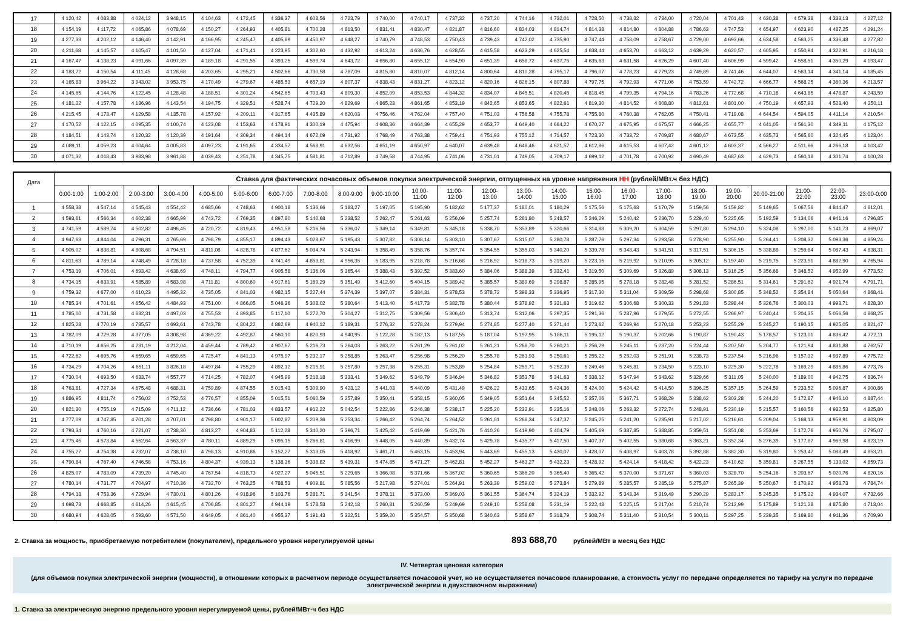| 17 | 4 120,42 | 4 083,88 | 4 024,12 | 3 948,15 | 4 104,63 | 4 172,45 | 4 336,37 | 4 608,56 | 4 723,79 | 4 740,00 | 4 740,17 | 4 737,32 | 4 737,20 | 4 744,16 | 4 732,01 | 4 728,50 | 4 738,32 | 4 734,00 | 4 720,04 | 4 701,43 | 4 630,38 | 4 579,38 | 4 333,13 | 4 227,12 |
| 18 | 4 154,19 | 4 117,72 | 4 065,86 | 4 078,69 | 4 150,27 | 4 264,93 | 4 405,81 | 4 700,28 | 4 813,50 | 4 831,41 | 4 830,47 | 4 821,87 | 4 816,60 | 4 824,03 | 4 814,74 | 4 814,38 | 4 814,80 | 4 804,88 | 4 786,63 | 4 747,53 | 4 654,97 | 4 623,90 | 4 487,25 | 4 291,24 |
| 19 | 4 277,33 | 4 202,12 | 4 146,40 | 4 142,91 | 4 166,95 | 4 245,47 | 4 405,89 | 4 450,97 | 4 648,27 | 4 740,79 | 4 748,53 | 4 750,43 | 4 739,43 | 4 742,02 | 4 735,90 | 4 747,44 | 4 758,09 | 4 758,67 | 4 729,00 | 4 693,66 | 4 634,58 | 4 563,25 | 4 336,48 | 4 277,82 |
| 20 | 4 211,68 | 4 145,57 | 4 105,47 | 4 101,50 | 4 127,04 | 4 171,41 | 4 223,95 | 4 302,60 | 4 432,92 | 4 613,24 | 4 636,76 | 4 628,55 | 4 615,58 | 4 623,29 | 4 625,54 | 4 638,44 | 4 653,70 | 4 663,12 | 4 639,29 | 4 620,57 | 4 605,95 | 4 550,94 | 4 322,91 | 4 216,18 |
| 21 | 4 167,47 | 4 138,23 | 4 091,66 | 4 097,39 | 4 189,18 | 4 291,55 | 4 393,25 | 4 599,74 | 4 643,72 | 4 656,80 | 4 655,12 | 4 654,90 | 4 651,39 | 4 658,72 | 4 637,75 | 4 635,63 | 4 631,58 | 4 626,29 | 4 607,40 | 4 606,99 | 4 599,42 | 4 558,51 | 4 350,29 | 4 193,47 |
| 22 | 4 183,72 | 4 150,54 | 4 111,45 | 4 128,68 | 4 203,65 | 4 295,21 | 4 502,66 | 4 730,58 | 4 787,09 | 4 815,80 | 4 810,07 | 4 812,14 | 4 800,64 | 4 810,28 | 4 795,17 | 4 796,07 | 4 778,23 | 4 779,23 | 4 749,89 | 4 741,46 | 4 644,07 | 4 563,14 | 4 341,14 | 4 185,45 |
| 23 | 4 165,83 | 3 964,22 | 3 943,02 | 3 953,75 | 4 170,49 | 4 279,67 | 4 485,53 | 4 657,19 | 4 807,37 | 4 838,43 | 4 831,27 | 4 823,12 | 4 820,16 | 4 826,15 | 4 807,88 | 4 797,75 | 4 792,93 | 4 771,06 | 4 753,59 | 4 742,72 | 4 666,77 | 4 568,25 | 4 360,36 | 4 213,57 |
| 24 | 4 145,65 | 4 144,76 | 4 122,45 | 4 128,48 | 4 188,51 | 4 301,24 | 4 542,65 | 4 703,43 | 4 809,30 | 4 852,09 | 4 853,53 | 4 844,32 | 4 834,07 | 4 845,51 | 4 820,45 | 4 818,45 | 4 799,35 | 4 794,16 | 4 783,26 | 4 772,68 | 4 710,18 | 4 643,85 | 4 478,87 | 4 243,59 |
| 25 | 4 181,22 | 4 157,78 | 4 136,96 | 4 143,54 | 4 194,75 | 4 329,51 | 4 528,74 | 4 729,20 | 4 829,69 | 4 865,23 | 4 861,65 | 4 853,19 | 4 842,65 | 4 853,65 | 4 822,61 | 4 819,30 | 4 814,52 | 4 808,80 | 4 812,61 | 4 801,00 | 4 750,19 | 4 657,93 | 4 523,40 | 4 250,11 |
| 26 | 4 215,45 | 4 173,47 | 4 129,58 | 4 135,78 | 4 157,92 | 4 209,11 | 4 317,65 | 4 435,89 | 4 620,03 | 4 756,46 | 4 762,04 | 4 757,40 | 4 751,03 | 4 756,58 | 4 755,78 | 4 755,80 | 4 760,38 | 4 762,05 | 4 750,41 | 4 719,08 | 4 644,54 | 4 594,05 | 4 411,14 | 4 210,54 |
| 27 | 4 170,52 | 4 122,15 | 4 095,35 | 4 100,74 | 4 123,08 | 4 153,63 | 4 178,91 | 4 300,19 | 4 475,94 | 4 608,36 | 4 664,39 | 4 655,29 | 4 653,77 | 4 649,40 | 4 664,22 | 4 670,27 | 4 675,95 | 4 675,57 | 4 666,25 | 4 655,77 | 4 641,05 | 4 561,30 | 4 349,11 | 4 175,12 |
| 28 | 4 184,51 | 4 143,74 | 4 120,32 | 4 120,39 | 4 191,64 | 4 309,34 | 4 494,14 | 4 672,09 | 4 731,92 | 4 768,49 | 4 763,38 | 4 759,41 | 4 751,93 | 4 755,12 | 4 714,57 | 4 723,30 | 4 733,72 | 4 709,87 | 4 680,67 | 4 673,55 | 4 635,73 | 4 565,60 | 4 324,45 | 4 123,04 |
| 29 | 4 089,11 | 4 059,23 | 4 004,64 | 4 005,83 | 4 097,23 | 4 191,65 | 4 334,57 | 4 568,91 | 4 632,56 | 4 651,19 | 4 650,97 | 4 640,07 | 4 639,48 | 4 648,46 | 4 621,57 | 4 612,86 | 4 615,53 | 4 607,42 | 4 601,12 | 4 603,37 | 4 566,27 | 4 511,66 | 4 266,18 | 4 103,42 |
| 30 | 4 071,32 | 4 018,43 | 3 983,98 | 3 961,88 | 4 039,43 | 4 251,78 | 4 345,75 | 4 581,81 | 4 712,89 | 4 749,58 | 4 744,95 | 4 741,06 | 4 731,01 | 4 749,05 | 4 709,17 | 4 699,12 | 4 701,78 | 4 700,92 | 4 690,49 | 4 687,63 | 4 629,73 | 4 560,18 | 4 301,74 | 4 100,28 |
| Дата | Ставка для фактических почасовых объемов покупки электрической энергии, отпущенных на уровне напряжения НН (рублей/МВт.ч без НДС) | | | | | | | | | | | | | | | | | | | | | | | |
| --- | --- | --- | --- | --- | --- | --- | --- | --- | --- | --- | --- | --- | --- | --- | --- | --- | --- | --- | --- | --- | --- | --- | --- | --- |
| | 0:00-1:00 | 1:00-2:00 | 2:00-3:00 | 3:00-4:00 | 4:00-5:00 | 5:00-6:00 | 6:00-7:00 | 7:00-8:00 | 8:00-9:00 | 9:00-10:00 | 10:00- 11:00 | 11:00- 12:00 | 12:00- 13:00 | 13:00- 14:00 | 14:00- 15:00 | 15:00- 16:00 | 16:00- 17:00 | 17:00- 18:00 | 18:00- 19:00 | 19:00- 20:00 | 20:00-21:00 | 21:00- 22:00 | 22:00- 23:00 | 23:00-0:00 |
| 1 | 4 558,38 | 4 547,14 | 4 545,43 | 4 554,42 | 4 685,66 | 4 748,63 | 4 900,18 | 5 136,66 | 5 183,27 | 5 197,05 | 5 195,90 | 5 182,62 | 5 177,37 | 5 180,01 | 5 180,29 | 5 175,56 | 5 175,63 | 5 170,79 | 5 159,56 | 5 159,82 | 5 149,65 | 5 067,56 | 4 844,47 | 4 612,01 |
| 2 | 4 593,61 | 4 566,34 | 4 602,38 | 4 665,99 | 4 743,72 | 4 769,35 | 4 897,80 | 5 140,68 | 5 238,52 | 5 262,47 | 5 261,63 | 5 256,09 | 5 257,74 | 5 261,80 | 5 248,57 | 5 246,29 | 5 240,42 | 5 236,70 | 5 229,40 | 5 225,65 | 5 192,59 | 5 134,06 | 4 941,16 | 4 796,85 |
| 3 | 4 741,59 | 4 589,74 | 4 502,82 | 4 496,45 | 4 720,72 | 4 819,43 | 4 951,58 | 5 216,56 | 5 336,07 | 5 349,14 | 5 349,81 | 5 345,18 | 5 338,70 | 5 353,89 | 5 320,66 | 5 314,88 | 5 309,20 | 5 304,59 | 5 297,80 | 5 294,10 | 5 324,08 | 5 297,00 | 5 141,73 | 4 869,07 |
| 4 | 4 947,63 | 4 844,04 | 4 796,31 | 4 765,69 | 4 798,79 | 4 855,17 | 4 894,43 | 5 028,67 | 5 195,43 | 5 307,82 | 5 308,14 | 5 303,10 | 5 307,67 | 5 315,07 | 5 280,78 | 5 287,76 | 5 297,34 | 5 293,58 | 5 278,90 | 5 255,90 | 5 264,41 | 5 208,32 | 5 093,36 | 4 859,24 |
| 5 | 4 905,02 | 4 838,81 | 4 808,68 | 4 794,51 | 4 811,08 | 4 828,78 | 4 877,62 | 5 034,74 | 5 243,94 | 5 358,49 | 5 358,76 | 5 357,74 | 5 354,55 | 5 355,03 | 5 340,20 | 5 339,78 | 5 343,43 | 5 341,51 | 5 317,51 | 5 306,15 | 5 338,88 | 5 259,84 | 5 087,43 | 4 838,31 |
| 6 | 4 811,63 | 4 789,14 | 4 748,49 | 4 728,18 | 4 737,58 | 4 752,39 | 4 741,49 | 4 853,81 | 4 956,35 | 5 183,95 | 5 218,78 | 5 216,68 | 5 216,92 | 5 218,73 | 5 219,20 | 5 223,15 | 5 219,92 | 5 210,95 | 5 205,12 | 5 197,40 | 5 219,75 | 5 223,91 | 4 882,90 | 4 765,94 |
| 7 | 4 753,19 | 4 706,01 | 4 693,42 | 4 638,69 | 4 748,11 | 4 794,77 | 4 905,58 | 5 136,06 | 5 365,44 | 5 388,43 | 5 392,52 | 5 383,60 | 5 384,06 | 5 388,39 | 5 332,41 | 5 319,50 | 5 309,69 | 5 326,89 | 5 308,13 | 5 316,25 | 5 356,68 | 5 348,52 | 4 952,99 | 4 773,52 |
| 8 | 4 734,15 | 4 633,91 | 4 585,89 | 4 583,98 | 4 711,81 | 4 800,60 | 4 917,61 | 5 169,29 | 5 351,49 | 5 412,60 | 5 404,15 | 5 389,42 | 5 385,57 | 5 389,69 | 5 298,87 | 5 285,95 | 5 278,18 | 5 282,48 | 5 281,52 | 5 286,51 | 5 314,61 | 5 291,62 | 4 921,74 | 4 791,71 |
| 9 | 4 759,32 | 4 677,00 | 4 610,23 | 4 495,32 | 4 735,05 | 4 841,03 | 4 982,15 | 5 227,44 | 5 374,39 | 5 397,07 | 5 384,31 | 5 378,53 | 5 378,72 | 5 398,33 | 5 336,95 | 5 317,30 | 5 311,04 | 5 309,59 | 5 298,68 | 5 300,85 | 5 348,52 | 5 354,84 | 5 050,64 | 4 868,41 |
| 10 | 4 785,34 | 4 701,61 | 4 656,42 | 4 484,93 | 4 751,00 | 4 866,05 | 5 046,36 | 5 308,02 | 5 380,64 | 5 413,40 | 5 417,73 | 5 382,78 | 5 380,44 | 5 378,92 | 5 321,63 | 5 319,62 | 5 306,68 | 5 300,33 | 5 291,83 | 5 298,44 | 5 326,76 | 5 300,03 | 4 993,71 | 4 828,30 |
| 11 | 4 785,00 | 4 731,58 | 4 632,31 | 4 497,03 | 4 755,53 | 4 893,85 | 5 117,10 | 5 272,70 | 5 304,27 | 5 312,75 | 5 309,56 | 5 306,40 | 5 313,74 | 5 312,06 | 5 297,35 | 5 291,36 | 5 287,96 | 5 279,55 | 5 272,55 | 5 266,97 | 5 240,44 | 5 204,35 | 5 056,56 | 4 868,25 |
| 12 | 4 825,28 | 4 770,19 | 4 735,57 | 4 693,61 | 4 743,78 | 4 804,22 | 4 862,69 | 4 940,12 | 5 189,31 | 5 276,32 | 5 278,24 | 5 279,94 | 5 274,85 | 5 277,40 | 5 271,44 | 5 273,62 | 5 269,94 | 5 270,18 | 5 253,23 | 5 255,29 | 5 245,27 | 5 190,15 | 4 925,05 | 4 821,47 |
| 13 | 4 782,09 | 4 729,28 | 4 377,05 | 4 308,98 | 4 369,22 | 4 492,87 | 4 560,10 | 4 820,93 | 4 940,95 | 5 122,28 | 5 182,13 | 5 187,55 | 5 187,04 | 5 197,95 | 5 186,11 | 5 195,12 | 5 190,37 | 5 202,66 | 5 190,87 | 5 190,43 | 5 178,57 | 5 123,01 | 4 836,42 | 4 772,11 |
| 14 | 4 710,19 | 4 656,25 | 4 231,19 | 4 212,04 | 4 459,44 | 4 789,42 | 4 907,67 | 5 216,73 | 5 264,03 | 5 263,22 | 5 261,29 | 5 261,02 | 5 261,21 | 5 268,70 | 5 260,21 | 5 256,29 | 5 245,11 | 5 237,20 | 5 224,44 | 5 207,50 | 5 204,77 | 5 121,94 | 4 831,88 | 4 762,57 |
| 15 | 4 722,62 | 4 695,76 | 4 659,65 | 4 659,65 | 4 725,47 | 4 841,13 | 4 975,97 | 5 232,17 | 5 258,85 | 5 263,47 | 5 256,98 | 5 256,20 | 5 255,78 | 5 261,93 | 5 250,61 | 5 255,22 | 5 252,03 | 5 251,91 | 5 238,73 | 5 237,54 | 5 216,96 | 5 157,32 | 4 937,89 | 4 775,72 |
| 16 | 4 734,29 | 4 704,26 | 4 651,11 | 3 826,18 | 4 497,84 | 4 755,29 | 4 892,12 | 5 215,91 | 5 257,80 | 5 257,38 | 5 255,31 | 5 253,89 | 5 254,84 | 5 259,71 | 5 252,39 | 5 249,46 | 5 245,81 | 5 234,50 | 5 223,10 | 5 225,30 | 5 222,78 | 5 169,29 | 4 885,86 | 4 773,76 |
| 17 | 4 730,04 | 4 693,50 | 4 633,74 | 4 557,77 | 4 714,25 | 4 782,07 | 4 945,99 | 5 218,18 | 5 333,41 | 5 349,62 | 5 349,79 | 5 346,94 | 5 346,82 | 5 353,78 | 5 341,63 | 5 338,12 | 5 347,94 | 5 343,62 | 5 329,66 | 5 311,05 | 5 240,00 | 5 189,00 | 4 942,75 | 4 836,74 |
| 18 | 4 763,81 | 4 727,34 | 4 675,48 | 4 688,31 | 4 759,89 | 4 874,55 | 5 015,43 | 5 309,90 | 5 423,12 | 5 441,03 | 5 440,09 | 5 431,49 | 5 426,22 | 5 433,65 | 5 424,36 | 5 424,00 | 5 424,42 | 5 414,50 | 5 396,25 | 5 357,15 | 5 264,59 | 5 233,52 | 5 096,87 | 4 900,86 |
| 19 | 4 886,95 | 4 811,74 | 4 756,02 | 4 752,53 | 4 776,57 | 4 855,09 | 5 015,51 | 5 060,59 | 5 257,89 | 5 350,41 | 5 358,15 | 5 360,05 | 5 349,05 | 5 351,64 | 5 345,52 | 5 357,06 | 5 367,71 | 5 368,29 | 5 338,62 | 5 303,28 | 5 244,20 | 5 172,87 | 4 946,10 | 4 887,44 |
| 20 | 4 821,30 | 4 755,19 | 4 715,09 | 4 711,12 | 4 736,66 | 4 781,03 | 4 833,57 | 4 912,22 | 5 042,54 | 5 222,86 | 5 246,38 | 5 238,17 | 5 225,20 | 5 232,91 | 5 235,16 | 5 248,06 | 5 263,32 | 5 272,74 | 5 248,91 | 5 230,19 | 5 215,57 | 5 160,56 | 4 932,53 | 4 825,80 |
| 21 | 4 777,09 | 4 747,85 | 4 701,28 | 4 707,01 | 4 798,80 | 4 901,17 | 5 002,87 | 5 209,36 | 5 253,34 | 5 266,42 | 5 264,74 | 5 264,52 | 5 261,01 | 5 268,34 | 5 247,37 | 5 245,25 | 5 241,20 | 5 235,91 | 5 217,02 | 5 216,61 | 5 209,04 | 5 168,13 | 4 959,91 | 4 803,09 |
| 22 | 4 793,34 | 4 760,16 | 4 721,07 | 4 738,30 | 4 813,27 | 4 904,83 | 5 112,28 | 5 340,20 | 5 396,71 | 5 425,42 | 5 419,69 | 5 421,76 | 5 410,26 | 5 419,90 | 5 404,79 | 5 405,69 | 5 387,85 | 5 388,85 | 5 359,51 | 5 351,08 | 5 253,69 | 5 172,76 | 4 950,76 | 4 795,07 |
| 23 | 4 775,45 | 4 573,84 | 4 552,64 | 4 563,37 | 4 780,11 | 4 889,29 | 5 095,15 | 5 266,81 | 5 416,99 | 5 448,05 | 5 440,89 | 5 432,74 | 5 429,78 | 5 435,77 | 5 417,50 | 5 407,37 | 5 402,55 | 5 380,68 | 5 363,21 | 5 352,34 | 5 276,39 | 5 177,87 | 4 969,98 | 4 823,19 |
| 24 | 4 755,27 | 4 754,38 | 4 732,07 | 4 738,10 | 4 798,13 | 4 910,86 | 5 152,27 | 5 313,05 | 5 418,92 | 5 461,71 | 5 463,15 | 5 453,94 | 5 443,69 | 5 455,13 | 5 430,07 | 5 428,07 | 5 408,97 | 5 403,78 | 5 392,88 | 5 382,30 | 5 319,80 | 5 253,47 | 5 088,49 | 4 853,21 |
| 25 | 4 790,84 | 4 767,40 | 4 746,58 | 4 753,16 | 4 804,37 | 4 939,13 | 5 138,36 | 5 338,82 | 5 439,31 | 5 474,85 | 5 471,27 | 5 462,81 | 5 452,27 | 5 463,27 | 5 432,23 | 5 428,92 | 5 424,14 | 5 418,42 | 5 422,23 | 5 410,62 | 5 359,81 | 5 267,55 | 5 133,02 | 4 859,73 |
| 26 | 4 825,07 | 4 783,09 | 4 739,20 | 4 745,40 | 4 767,54 | 4 818,73 | 4 927,27 | 5 045,51 | 5 229,65 | 5 366,08 | 5 371,66 | 5 367,02 | 5 360,65 | 5 366,20 | 5 365,40 | 5 365,42 | 5 370,00 | 5 371,67 | 5 360,03 | 5 328,70 | 5 254,16 | 5 203,67 | 5 020,76 | 4 820,16 |
| 27 | 4 780,14 | 4 731,77 | 4 704,97 | 4 710,36 | 4 732,70 | 4 763,25 | 4 788,53 | 4 909,81 | 5 085,56 | 5 217,98 | 5 274,01 | 5 264,91 | 5 263,39 | 5 259,02 | 5 273,84 | 5 279,89 | 5 285,57 | 5 285,19 | 5 275,87 | 5 265,39 | 5 250,67 | 5 170,92 | 4 958,73 | 4 784,74 |
| 28 | 4 794,13 | 4 753,36 | 4 729,94 | 4 730,01 | 4 801,26 | 4 918,96 | 5 103,76 | 5 281,71 | 5 341,54 | 5 378,11 | 5 373,00 | 5 369,03 | 5 361,55 | 5 364,74 | 5 324,19 | 5 332,92 | 5 343,34 | 5 319,49 | 5 290,29 | 5 283,17 | 5 245,35 | 5 175,22 | 4 934,07 | 4 732,66 |
| 29 | 4 698,73 | 4 668,85 | 4 614,26 | 4 615,45 | 4 706,85 | 4 801,27 | 4 944,19 | 5 178,53 | 5 242,18 | 5 260,81 | 5 260,59 | 5 249,69 | 5 249,10 | 5 258,08 | 5 231,19 | 5 222,48 | 5 225,15 | 5 217,04 | 5 210,74 | 5 212,99 | 5 175,89 | 5 121,28 | 4 875,80 | 4 713,04 |
| 30 | 4 680,94 | 4 628,05 | 4 593,60 | 4 571,50 | 4 649,05 | 4 861,40 | 4 955,37 | 5 191,43 | 5 322,51 | 5 359,20 | 5 354,57 | 5 350,68 | 5 340,63 | 5 358,67 | 5 318,79 | 5 308,74 | 5 311,40 | 5 310,54 | 5 300,11 | 5 297,25 | 5 239,35 | 5 169,80 | 4 911,36 | 4 709,90 |
2. Ставка за мощность, приобретаемую потребителем (покупателем), предельного уровня нерегулируемой цены
893 688,70
рублей/МВт в месяц без НДС
IV. Четвертая ценовая категория
(для объемов покупки электрической энергии (мощности), в отношении которых в расчетном периоде осуществляется почасовой учет, но не осуществляется почасовое планирование, а стоимость услуг по передаче определяется по тарифу на услуги по передаче электрической энергии в двухставочном выражении)
1. Ставка за электрическую энергию предельного уровня нерегулируемой цены, рублей/МВт·ч без НДС